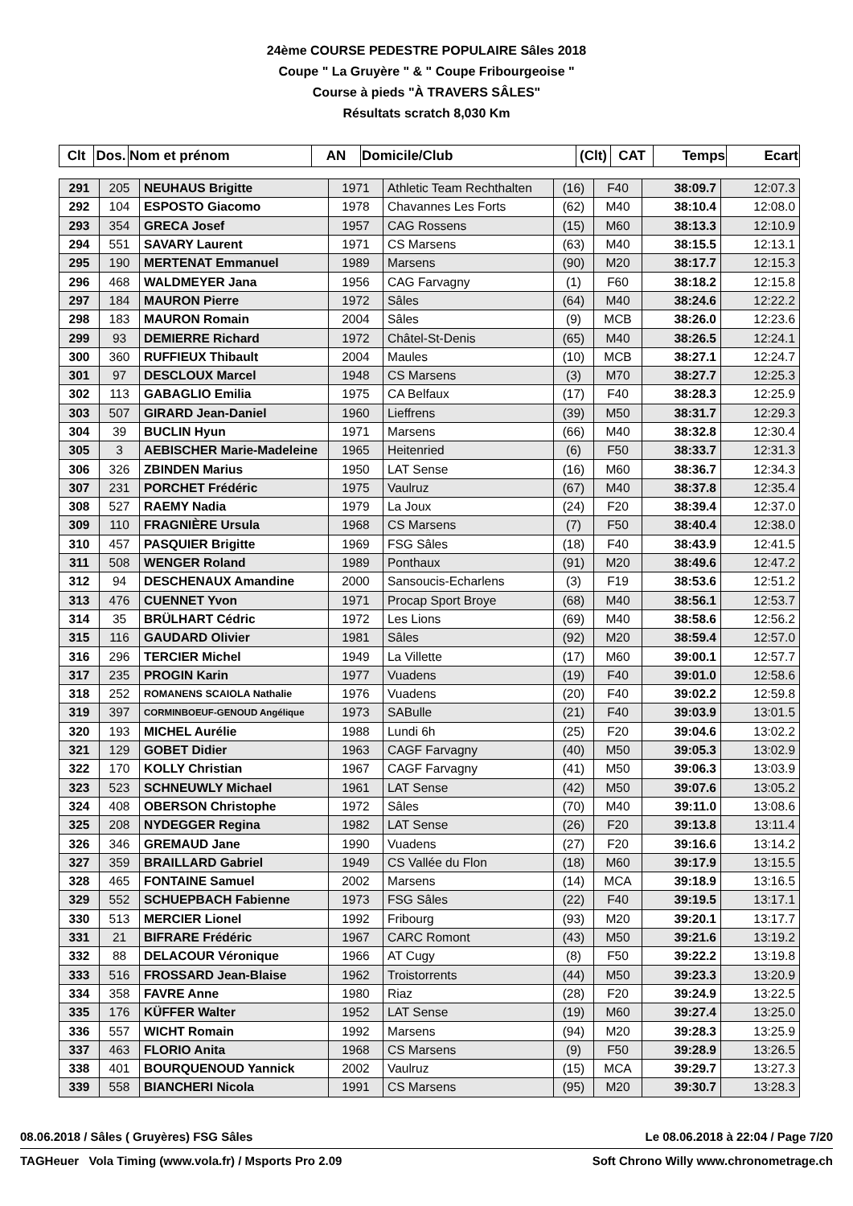24ème COURSE PEDESTRE POPULAIRE Sâles 2018
Coupe " La Gruyère " & " Coupe Fribourgeoise "
Course à pieds "À TRAVERS SÂLES"
Résultats scratch 8,030 Km
| Clt | Dos. | Nom et prénom | AN | Domicile/Club | (Clt) | CAT | Temps | Ecart |
| --- | --- | --- | --- | --- | --- | --- | --- | --- |
| 291 | 205 | NEUHAUS Brigitte | 1971 | Athletic Team Rechthalten | (16) | F40 | 38:09.7 | 12:07.3 |
| 292 | 104 | ESPOSTO Giacomo | 1978 | Chavannes Les Forts | (62) | M40 | 38:10.4 | 12:08.0 |
| 293 | 354 | GRECA Josef | 1957 | CAG Rossens | (15) | M60 | 38:13.3 | 12:10.9 |
| 294 | 551 | SAVARY Laurent | 1971 | CS Marsens | (63) | M40 | 38:15.5 | 12:13.1 |
| 295 | 190 | MERTENAT Emmanuel | 1989 | Marsens | (90) | M20 | 38:17.7 | 12:15.3 |
| 296 | 468 | WALDMEYER Jana | 1956 | CAG Farvagny | (1) | F60 | 38:18.2 | 12:15.8 |
| 297 | 184 | MAURON Pierre | 1972 | Sâles | (64) | M40 | 38:24.6 | 12:22.2 |
| 298 | 183 | MAURON Romain | 2004 | Sâles | (9) | MCB | 38:26.0 | 12:23.6 |
| 299 | 93 | DEMIERRE Richard | 1972 | Châtel-St-Denis | (65) | M40 | 38:26.5 | 12:24.1 |
| 300 | 360 | RUFFIEUX Thibault | 2004 | Maules | (10) | MCB | 38:27.1 | 12:24.7 |
| 301 | 97 | DESCLOUX Marcel | 1948 | CS Marsens | (3) | M70 | 38:27.7 | 12:25.3 |
| 302 | 113 | GABAGLIO Emilia | 1975 | CA Belfaux | (17) | F40 | 38:28.3 | 12:25.9 |
| 303 | 507 | GIRARD Jean-Daniel | 1960 | Lieffrens | (39) | M50 | 38:31.7 | 12:29.3 |
| 304 | 39 | BUCLIN Hyun | 1971 | Marsens | (66) | M40 | 38:32.8 | 12:30.4 |
| 305 | 3 | AEBISCHER Marie-Madeleine | 1965 | Heitenried | (6) | F50 | 38:33.7 | 12:31.3 |
| 306 | 326 | ZBINDEN Marius | 1950 | LAT Sense | (16) | M60 | 38:36.7 | 12:34.3 |
| 307 | 231 | PORCHET Frédéric | 1975 | Vaulruz | (67) | M40 | 38:37.8 | 12:35.4 |
| 308 | 527 | RAEMY Nadia | 1979 | La Joux | (24) | F20 | 38:39.4 | 12:37.0 |
| 309 | 110 | FRAGNIÈRE Ursula | 1968 | CS Marsens | (7) | F50 | 38:40.4 | 12:38.0 |
| 310 | 457 | PASQUIER Brigitte | 1969 | FSG Sâles | (18) | F40 | 38:43.9 | 12:41.5 |
| 311 | 508 | WENGER Roland | 1989 | Ponthaux | (91) | M20 | 38:49.6 | 12:47.2 |
| 312 | 94 | DESCHENAUX Amandine | 2000 | Sansoucis-Echarlens | (3) | F19 | 38:53.6 | 12:51.2 |
| 313 | 476 | CUENNET Yvon | 1971 | Procap Sport Broye | (68) | M40 | 38:56.1 | 12:53.7 |
| 314 | 35 | BRÜLHART Cédric | 1972 | Les Lions | (69) | M40 | 38:58.6 | 12:56.2 |
| 315 | 116 | GAUDARD Olivier | 1981 | Sâles | (92) | M20 | 38:59.4 | 12:57.0 |
| 316 | 296 | TERCIER Michel | 1949 | La Villette | (17) | M60 | 39:00.1 | 12:57.7 |
| 317 | 235 | PROGIN Karin | 1977 | Vuadens | (19) | F40 | 39:01.0 | 12:58.6 |
| 318 | 252 | ROMANENS SCAIOLA Nathalie | 1976 | Vuadens | (20) | F40 | 39:02.2 | 12:59.8 |
| 319 | 397 | CORMINBOEUF-GENOUD Angélique | 1973 | SABulle | (21) | F40 | 39:03.9 | 13:01.5 |
| 320 | 193 | MICHEL Aurélie | 1988 | Lundi 6h | (25) | F20 | 39:04.6 | 13:02.2 |
| 321 | 129 | GOBET Didier | 1963 | CAGF Farvagny | (40) | M50 | 39:05.3 | 13:02.9 |
| 322 | 170 | KOLLY Christian | 1967 | CAGF Farvagny | (41) | M50 | 39:06.3 | 13:03.9 |
| 323 | 523 | SCHNEUWLY Michael | 1961 | LAT Sense | (42) | M50 | 39:07.6 | 13:05.2 |
| 324 | 408 | OBERSON Christophe | 1972 | Sâles | (70) | M40 | 39:11.0 | 13:08.6 |
| 325 | 208 | NYDEGGER Regina | 1982 | LAT Sense | (26) | F20 | 39:13.8 | 13:11.4 |
| 326 | 346 | GREMAUD Jane | 1990 | Vuadens | (27) | F20 | 39:16.6 | 13:14.2 |
| 327 | 359 | BRAILLARD Gabriel | 1949 | CS Vallée du Flon | (18) | M60 | 39:17.9 | 13:15.5 |
| 328 | 465 | FONTAINE Samuel | 2002 | Marsens | (14) | MCA | 39:18.9 | 13:16.5 |
| 329 | 552 | SCHUEPBACH Fabienne | 1973 | FSG Sâles | (22) | F40 | 39:19.5 | 13:17.1 |
| 330 | 513 | MERCIER Lionel | 1992 | Fribourg | (93) | M20 | 39:20.1 | 13:17.7 |
| 331 | 21 | BIFRARE Frédéric | 1967 | CARC Romont | (43) | M50 | 39:21.6 | 13:19.2 |
| 332 | 88 | DELACOUR Véronique | 1966 | AT Cugy | (8) | F50 | 39:22.2 | 13:19.8 |
| 333 | 516 | FROSSARD Jean-Blaise | 1962 | Troistorrents | (44) | M50 | 39:23.3 | 13:20.9 |
| 334 | 358 | FAVRE Anne | 1980 | Riaz | (28) | F20 | 39:24.9 | 13:22.5 |
| 335 | 176 | KÜFFER Walter | 1952 | LAT Sense | (19) | M60 | 39:27.4 | 13:25.0 |
| 336 | 557 | WICHT Romain | 1992 | Marsens | (94) | M20 | 39:28.3 | 13:25.9 |
| 337 | 463 | FLORIO Anita | 1968 | CS Marsens | (9) | F50 | 39:28.9 | 13:26.5 |
| 338 | 401 | BOURQUENOUD Yannick | 2002 | Vaulruz | (15) | MCA | 39:29.7 | 13:27.3 |
| 339 | 558 | BIANCHERI Nicola | 1991 | CS Marsens | (95) | M20 | 39:30.7 | 13:28.3 |
08.06.2018 / Sâles ( Gruyères) FSG Sâles Le 08.06.2018 à 22:04 / Page 7/20
TAGHeuer Vola Timing (www.vola.fr) / Msports Pro 2.09 Soft Chrono Willy www.chronometrage.ch